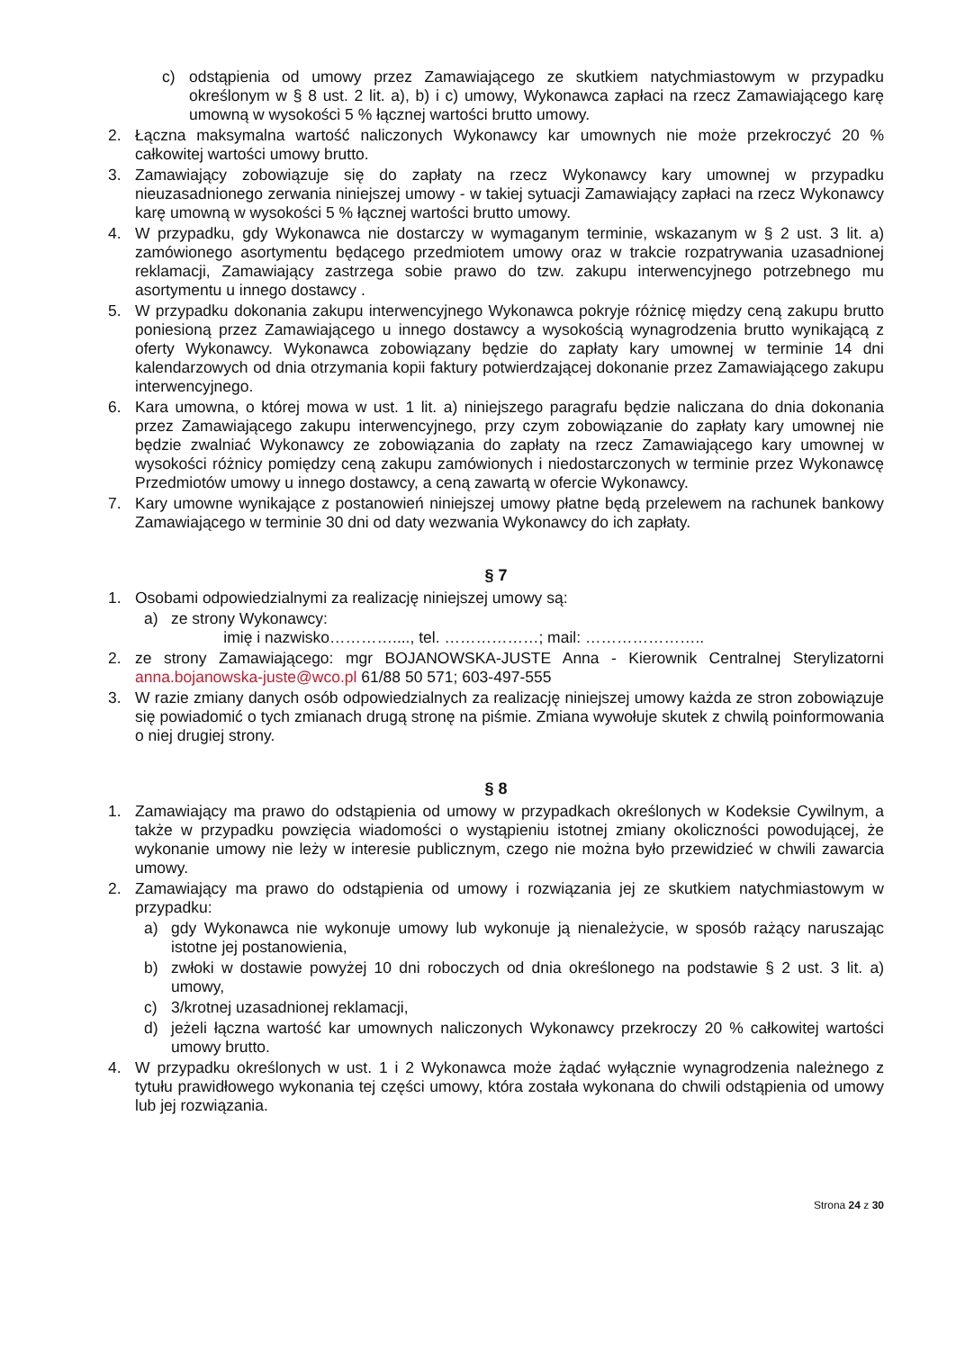c) odstąpienia od umowy przez Zamawiającego ze skutkiem natychmiastowym w przypadku określonym w § 8 ust. 2 lit. a), b) i c) umowy, Wykonawca zapłaci na rzecz Zamawiającego karę umowną w wysokości 5 % łącznej wartości brutto umowy.
2. Łączna maksymalna wartość naliczonych Wykonawcy kar umownych nie może przekroczyć 20 % całkowitej wartości umowy brutto.
3. Zamawiający zobowiązuje się do zapłaty na rzecz Wykonawcy kary umownej w przypadku nieuzasadnionego zerwania niniejszej umowy - w takiej sytuacji Zamawiający zapłaci na rzecz Wykonawcy karę umowną w wysokości 5 % łącznej wartości brutto umowy.
4. W przypadku, gdy Wykonawca nie dostarczy w wymaganym terminie, wskazanym w § 2 ust. 3 lit. a) zamówionego asortymentu będącego przedmiotem umowy oraz w trakcie rozpatrywania uzasadnionej reklamacji, Zamawiający zastrzega sobie prawo do tzw. zakupu interwencyjnego potrzebnego mu asortymentu u innego dostawcy .
5. W przypadku dokonania zakupu interwencyjnego Wykonawca pokryje różnicę między ceną zakupu brutto poniesioną przez Zamawiającego u innego dostawcy a wysokością wynagrodzenia brutto wynikającą z oferty Wykonawcy. Wykonawca zobowiązany będzie do zapłaty kary umownej w terminie 14 dni kalendarzowych od dnia otrzymania kopii faktury potwierdzającej dokonanie przez Zamawiającego zakupu interwencyjnego.
6. Kara umowna, o której mowa w ust. 1 lit. a) niniejszego paragrafu będzie naliczana do dnia dokonania przez Zamawiającego zakupu interwencyjnego, przy czym zobowiązanie do zapłaty kary umownej nie będzie zwalniać Wykonawcy ze zobowiązania do zapłaty na rzecz Zamawiającego kary umownej w wysokości różnicy pomiędzy ceną zakupu zamówionych i niedostarczonych w terminie przez Wykonawcę Przedmiotów umowy u innego dostawcy, a ceną zawartą w ofercie Wykonawcy.
7. Kary umowne wynikające z postanowień niniejszej umowy płatne będą przelewem na rachunek bankowy Zamawiającego w terminie 30 dni od daty wezwania Wykonawcy do ich zapłaty.
§ 7
1. Osobami odpowiedzialnymi za realizację niniejszej umowy są:
a) ze strony Wykonawcy:
imię i nazwisko…………...., tel. ………………; mail: …………………..
2. ze strony Zamawiającego: mgr BOJANOWSKA-JUSTE Anna - Kierownik Centralnej Sterylizatorni anna.bojanowska-juste@wco.pl 61/88 50 571; 603-497-555
3. W razie zmiany danych osób odpowiedzialnych za realizację niniejszej umowy każda ze stron zobowiązuje się powiadomić o tych zmianach drugą stronę na piśmie. Zmiana wywołuje skutek z chwilą poinformowania o niej drugiej strony.
§ 8
1. Zamawiający ma prawo do odstąpienia od umowy w przypadkach określonych w Kodeksie Cywilnym, a także w przypadku powzięcia wiadomości o wystąpieniu istotnej zmiany okoliczności powodującej, że wykonanie umowy nie leży w interesie publicznym, czego nie można było przewidzieć w chwili zawarcia umowy.
2. Zamawiający ma prawo do odstąpienia od umowy i rozwiązania jej ze skutkiem natychmiastowym w przypadku:
a) gdy Wykonawca nie wykonuje umowy lub wykonuje ją nienależycie, w sposób rażący naruszając istotne jej postanowienia,
b) zwłoki w dostawie powyżej 10 dni roboczych od dnia określonego na podstawie § 2 ust. 3 lit. a) umowy,
c) 3/krotnej uzasadnionej reklamacji,
d) jeżeli łączna wartość kar umownych naliczonych Wykonawcy przekroczy 20 % całkowitej wartości umowy brutto.
4. W przypadku określonych w ust. 1 i 2 Wykonawca może żądać wyłącznie wynagrodzenia należnego z tytułu prawidłowego wykonania tej części umowy, która została wykonana do chwili odstąpienia od umowy lub jej rozwiązania.
Strona 24 z 30